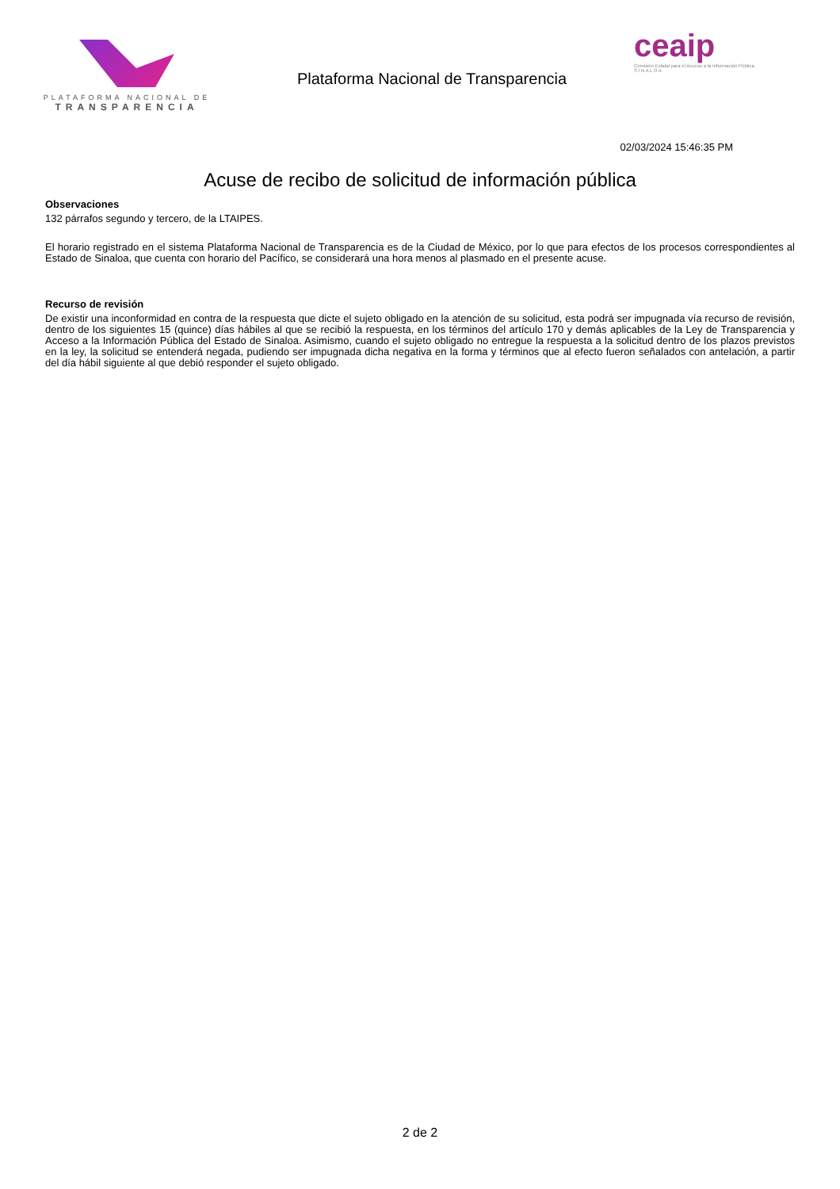PLATAFORMA NACIONAL DE
TRANSPARENCIA
Plataforma Nacional de Transparencia
ceaip
Comisión Estatal para el Acceso a la Información Pública
S I N A L O A
02/03/2024 15:46:35 PM
Acuse de recibo de solicitud de información pública
Observaciones
132 párrafos segundo y tercero, de la LTAIPES.
El horario registrado en el sistema Plataforma Nacional de Transparencia es de la Ciudad de México, por lo que para efectos de los procesos correspondientes al Estado de Sinaloa, que cuenta con horario del Pacífico, se considerará una hora menos al plasmado en el presente acuse.
Recurso de revisión
De existir una inconformidad en contra de la respuesta que dicte el sujeto obligado en la atención de su solicitud, esta podrá ser impugnada vía recurso de revisión, dentro de los siguientes 15 (quince) días hábiles al que se recibió la respuesta, en los términos del artículo 170 y demás aplicables de la Ley de Transparencia y Acceso a la Información Pública del Estado de Sinaloa. Asimismo, cuando el sujeto obligado no entregue la respuesta a la solicitud dentro de los plazos previstos en la ley, la solicitud se entenderá negada, pudiendo ser impugnada dicha negativa en la forma y términos que al efecto fueron señalados con antelación, a partir del día hábil siguiente al que debió responder el sujeto obligado.
2 de 2